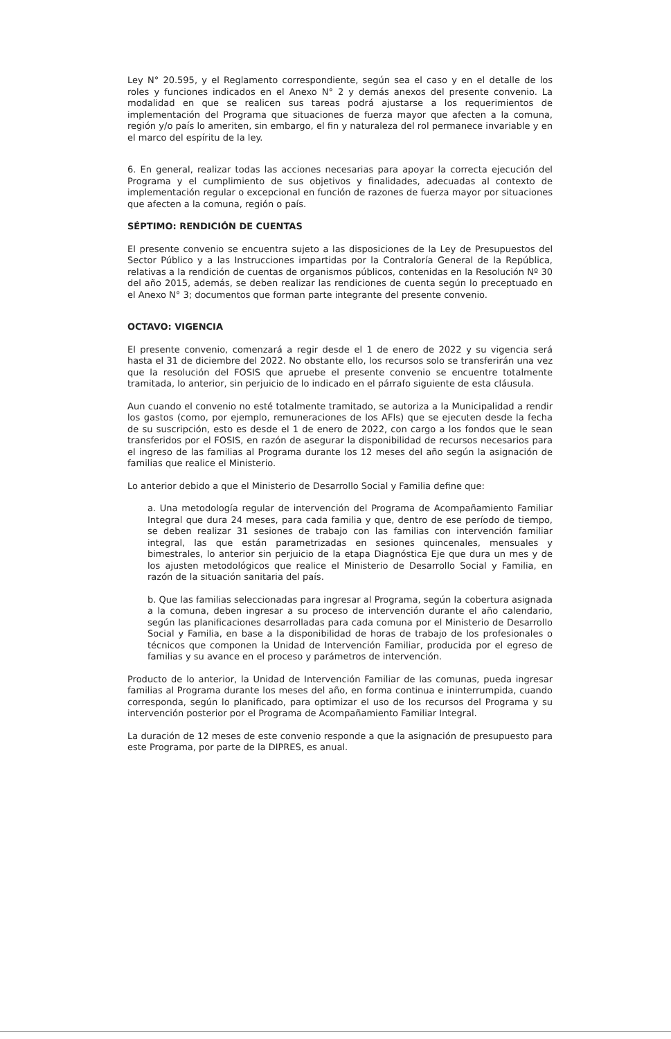Ley N° 20.595, y el Reglamento correspondiente, según sea el caso y en el detalle de los roles y funciones indicados en el Anexo N° 2 y demás anexos del presente convenio. La modalidad en que se realicen sus tareas podrá ajustarse a los requerimientos de implementación del Programa que situaciones de fuerza mayor que afecten a la comuna, región y/o país lo ameriten, sin embargo, el fin y naturaleza del rol permanece invariable y en el marco del espíritu de la ley.
6. En general, realizar todas las acciones necesarias para apoyar la correcta ejecución del Programa y el cumplimiento de sus objetivos y finalidades, adecuadas al contexto de implementación regular o excepcional en función de razones de fuerza mayor por situaciones que afecten a la comuna, región o país.
SÉPTIMO: RENDICIÓN DE CUENTAS
El presente convenio se encuentra sujeto a las disposiciones de la Ley de Presupuestos del Sector Público y a las Instrucciones impartidas por la Contraloría General de la República, relativas a la rendición de cuentas de organismos públicos, contenidas en la Resolución Nº 30 del año 2015, además, se deben realizar las rendiciones de cuenta según lo preceptuado en el Anexo N° 3; documentos que forman parte integrante del presente convenio.
OCTAVO: VIGENCIA
El presente convenio, comenzará a regir desde el 1 de enero de 2022 y su vigencia será hasta el 31 de diciembre del 2022. No obstante ello, los recursos solo se transferirán una vez que la resolución del FOSIS que apruebe el presente convenio se encuentre totalmente tramitada, lo anterior, sin perjuicio de lo indicado en el párrafo siguiente de esta cláusula.
Aun cuando el convenio no esté totalmente tramitado, se autoriza a la Municipalidad a rendir los gastos (como, por ejemplo, remuneraciones de los AFIs) que se ejecuten desde la fecha de su suscripción, esto es desde el 1 de enero de 2022, con cargo a los fondos que le sean transferidos por el FOSIS, en razón de asegurar la disponibilidad de recursos necesarios para el ingreso de las familias al Programa durante los 12 meses del año según la asignación de familias que realice el Ministerio.
Lo anterior debido a que el Ministerio de Desarrollo Social y Familia define que:
a. Una metodología regular de intervención del Programa de Acompañamiento Familiar Integral que dura 24 meses, para cada familia y que, dentro de ese período de tiempo, se deben realizar 31 sesiones de trabajo con las familias con intervención familiar integral, las que están parametrizadas en sesiones quincenales, mensuales y bimestrales, lo anterior sin perjuicio de la etapa Diagnóstica Eje que dura un mes y de los ajusten metodológicos que realice el Ministerio de Desarrollo Social y Familia, en razón de la situación sanitaria del país.
b. Que las familias seleccionadas para ingresar al Programa, según la cobertura asignada a la comuna, deben ingresar a su proceso de intervención durante el año calendario, según las planificaciones desarrolladas para cada comuna por el Ministerio de Desarrollo Social y Familia, en base a la disponibilidad de horas de trabajo de los profesionales o técnicos que componen la Unidad de Intervención Familiar, producida por el egreso de familias y su avance en el proceso y parámetros de intervención.
Producto de lo anterior, la Unidad de Intervención Familiar de las comunas, pueda ingresar familias al Programa durante los meses del año, en forma continua e ininterrumpida, cuando corresponda, según lo planificado, para optimizar el uso de los recursos del Programa y su intervención posterior por el Programa de Acompañamiento Familiar Integral.
La duración de 12 meses de este convenio responde a que la asignación de presupuesto para este Programa, por parte de la DIPRES, es anual.